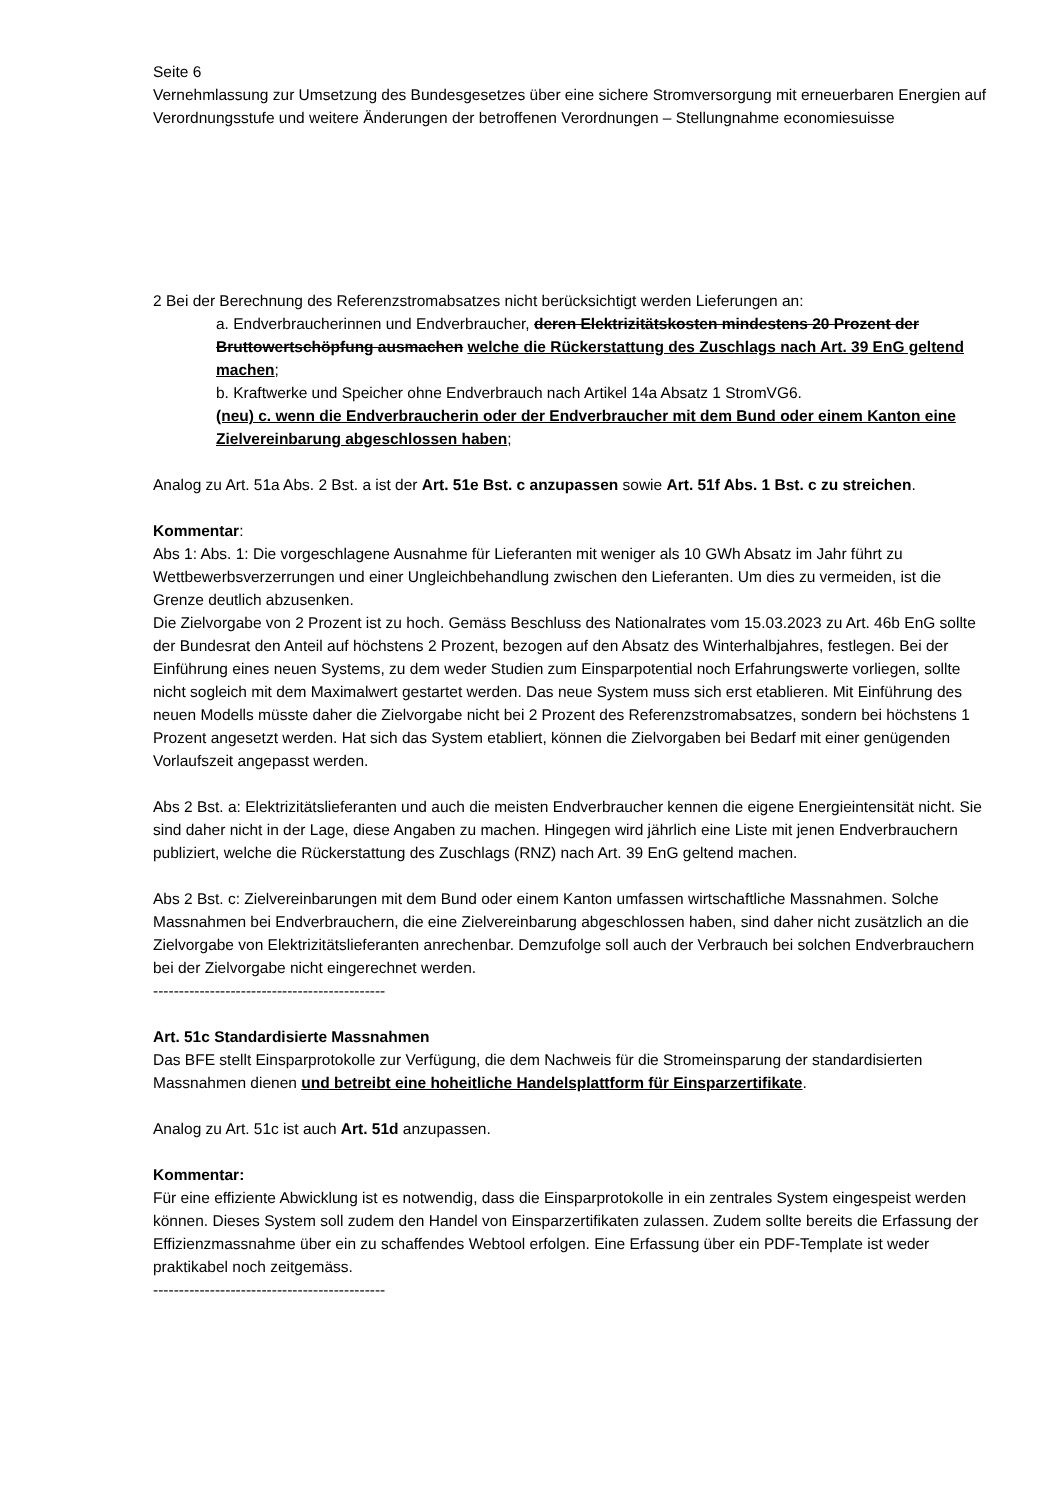Seite 6
Vernehmlassung zur Umsetzung des Bundesgesetzes über eine sichere Stromversorgung mit erneuerbaren Energien auf Verordnungsstufe und weitere Änderungen der betroffenen Verordnungen – Stellungnahme economiesuisse
2 Bei der Berechnung des Referenzstromabsatzes nicht berücksichtigt werden Lieferungen an:
a. Endverbraucherinnen und Endverbraucher, deren Elektrizitätskosten mindestens 20 Prozent der Bruttowertschöpfung ausmachen welche die Rückerstattung des Zuschlags nach Art. 39 EnG geltend machen;
b. Kraftwerke und Speicher ohne Endverbrauch nach Artikel 14a Absatz 1 StromVG6.
(neu) c. wenn die Endverbraucherin oder der Endverbraucher mit dem Bund oder einem Kanton eine Zielvereinbarung abgeschlossen haben;
Analog zu Art. 51a Abs. 2 Bst. a ist der Art. 51e Bst. c anzupassen sowie Art. 51f Abs. 1 Bst. c zu streichen.
Kommentar:
Abs 1: Abs. 1: Die vorgeschlagene Ausnahme für Lieferanten mit weniger als 10 GWh Absatz im Jahr führt zu Wettbewerbsverzerrungen und einer Ungleichbehandlung zwischen den Lieferanten. Um dies zu vermeiden, ist die Grenze deutlich abzusenken.
Die Zielvorgabe von 2 Prozent ist zu hoch. Gemäss Beschluss des Nationalrates vom 15.03.2023 zu Art. 46b EnG sollte der Bundesrat den Anteil auf höchstens 2 Prozent, bezogen auf den Absatz des Winterhalbjahres, festlegen. Bei der Einführung eines neuen Systems, zu dem weder Studien zum Einsparpotential noch Erfahrungswerte vorliegen, sollte nicht sogleich mit dem Maximalwert gestartet werden. Das neue System muss sich erst etablieren. Mit Einführung des neuen Modells müsste daher die Zielvorgabe nicht bei 2 Prozent des Referenzstromabsatzes, sondern bei höchstens 1 Prozent angesetzt werden. Hat sich das System etabliert, können die Zielvorgaben bei Bedarf mit einer genügenden Vorlaufszeit angepasst werden.
Abs 2 Bst. a: Elektrizitätslieferanten und auch die meisten Endverbraucher kennen die eigene Energieintensität nicht. Sie sind daher nicht in der Lage, diese Angaben zu machen. Hingegen wird jährlich eine Liste mit jenen Endverbrauchern publiziert, welche die Rückerstattung des Zuschlags (RNZ) nach Art. 39 EnG geltend machen.
Abs 2 Bst. c: Zielvereinbarungen mit dem Bund oder einem Kanton umfassen wirtschaftliche Massnahmen. Solche Massnahmen bei Endverbrauchern, die eine Zielvereinbarung abgeschlossen haben, sind daher nicht zusätzlich an die Zielvorgabe von Elektrizitätslieferanten anrechenbar. Demzufolge soll auch der Verbrauch bei solchen Endverbrauchern bei der Zielvorgabe nicht eingerechnet werden.
---------------------------------------------
Art. 51c Standardisierte Massnahmen
Das BFE stellt Einsparprotokolle zur Verfügung, die dem Nachweis für die Stromeinsparung der standardisierten Massnahmen dienen und betreibt eine hoheitliche Handelsplattform für Einsparzertifikate.
Analog zu Art. 51c ist auch Art. 51d anzupassen.
Kommentar:
Für eine effiziente Abwicklung ist es notwendig, dass die Einsparprotokolle in ein zentrales System eingespeist werden können. Dieses System soll zudem den Handel von Einsparzertifikaten zulassen. Zudem sollte bereits die Erfassung der Effizienzmassnahme über ein zu schaffendes Webtool erfolgen. Eine Erfassung über ein PDF-Template ist weder praktikabel noch zeitgemäss.
---------------------------------------------